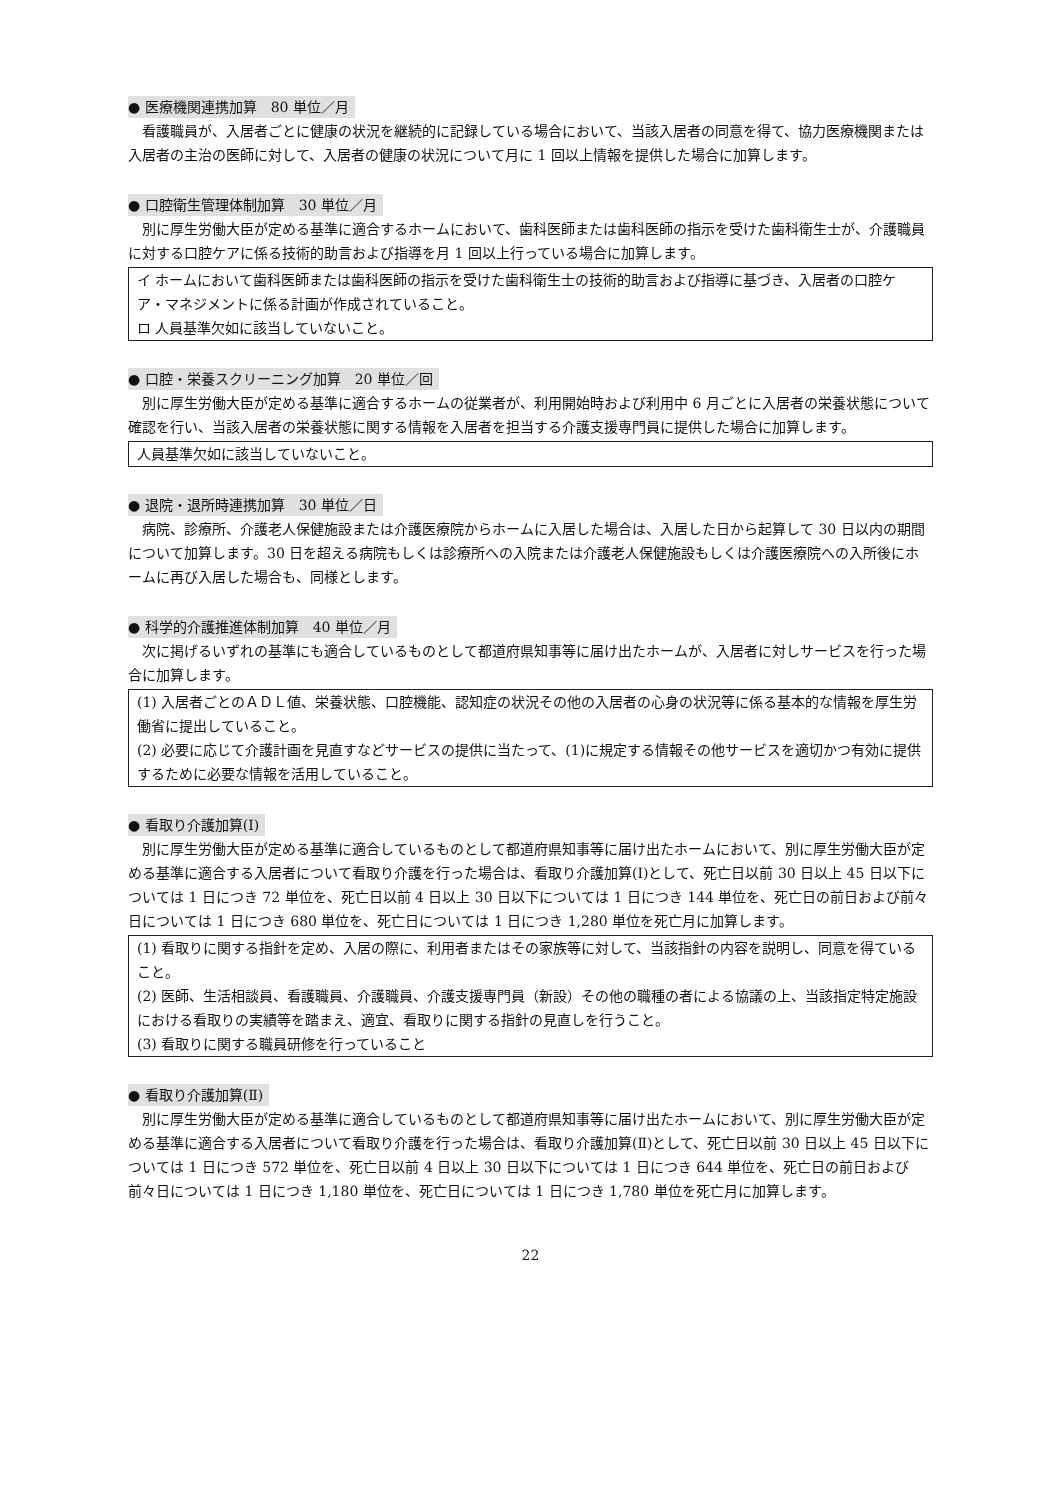● 医療機関連携加算　80 単位／月
看護職員が、入居者ごとに健康の状況を継続的に記録している場合において、当該入居者の同意を得て、協力医療機関または入居者の主治の医師に対して、入居者の健康の状況について月に 1 回以上情報を提供した場合に加算します。
● 口腔衛生管理体制加算　30 単位／月
別に厚生労働大臣が定める基準に適合するホームにおいて、歯科医師または歯科医師の指示を受けた歯科衛生士が、介護職員に対する口腔ケアに係る技術的助言および指導を月 1 回以上行っている場合に加算します。
イ ホームにおいて歯科医師または歯科医師の指示を受けた歯科衛生士の技術的助言および指導に基づき、入居者の口腔ケア・マネジメントに係る計画が作成されていること。
ロ 人員基準欠如に該当していないこと。
● 口腔・栄養スクリーニング加算　20 単位／回
別に厚生労働大臣が定める基準に適合するホームの従業者が、利用開始時および利用中 6 月ごとに入居者の栄養状態について確認を行い、当該入居者の栄養状態に関する情報を入居者を担当する介護支援専門員に提供した場合に加算します。
人員基準欠如に該当していないこと。
● 退院・退所時連携加算　30 単位／日
病院、診療所、介護老人保健施設または介護医療院からホームに入居した場合は、入居した日から起算して 30 日以内の期間について加算します。30 日を超える病院もしくは診療所への入院または介護老人保健施設もしくは介護医療院への入所後にホームに再び入居した場合も、同様とします。
● 科学的介護推進体制加算　40 単位／月
次に掲げるいずれの基準にも適合しているものとして都道府県知事等に届け出たホームが、入居者に対しサービスを行った場合に加算します。
(1) 入居者ごとのＡＤＬ値、栄養状態、口腔機能、認知症の状況その他の入居者の心身の状況等に係る基本的な情報を厚生労働省に提出していること。
(2) 必要に応じて介護計画を見直すなどサービスの提供に当たって、(1)に規定する情報その他サービスを適切かつ有効に提供するために必要な情報を活用していること。
● 看取り介護加算(Ⅰ)
別に厚生労働大臣が定める基準に適合しているものとして都道府県知事等に届け出たホームにおいて、別に厚生労働大臣が定める基準に適合する入居者について看取り介護を行った場合は、看取り介護加算(Ⅰ)として、死亡日以前 30 日以上 45 日以下については 1 日につき 72 単位を、死亡日以前 4 日以上 30 日以下については 1 日につき 144 単位を、死亡日の前日および前々日については 1 日につき 680 単位を、死亡日については 1 日につき 1,280 単位を死亡月に加算します。
(1) 看取りに関する指針を定め、入居の際に、利用者またはその家族等に対して、当該指針の内容を説明し、同意を得ていること。
(2) 医師、生活相談員、看護職員、介護職員、介護支援専門員（新設）その他の職種の者による協議の上、当該指定特定施設における看取りの実績等を踏まえ、適宜、看取りに関する指針の見直しを行うこと。
(3) 看取りに関する職員研修を行っていること
● 看取り介護加算(Ⅱ)
別に厚生労働大臣が定める基準に適合しているものとして都道府県知事等に届け出たホームにおいて、別に厚生労働大臣が定める基準に適合する入居者について看取り介護を行った場合は、看取り介護加算(Ⅱ)として、死亡日以前 30 日以上 45 日以下については 1 日につき 572 単位を、死亡日以前 4 日以上 30 日以下については 1 日につき 644 単位を、死亡日の前日および前々日については 1 日につき 1,180 単位を、死亡日については 1 日につき 1,780 単位を死亡月に加算します。
22